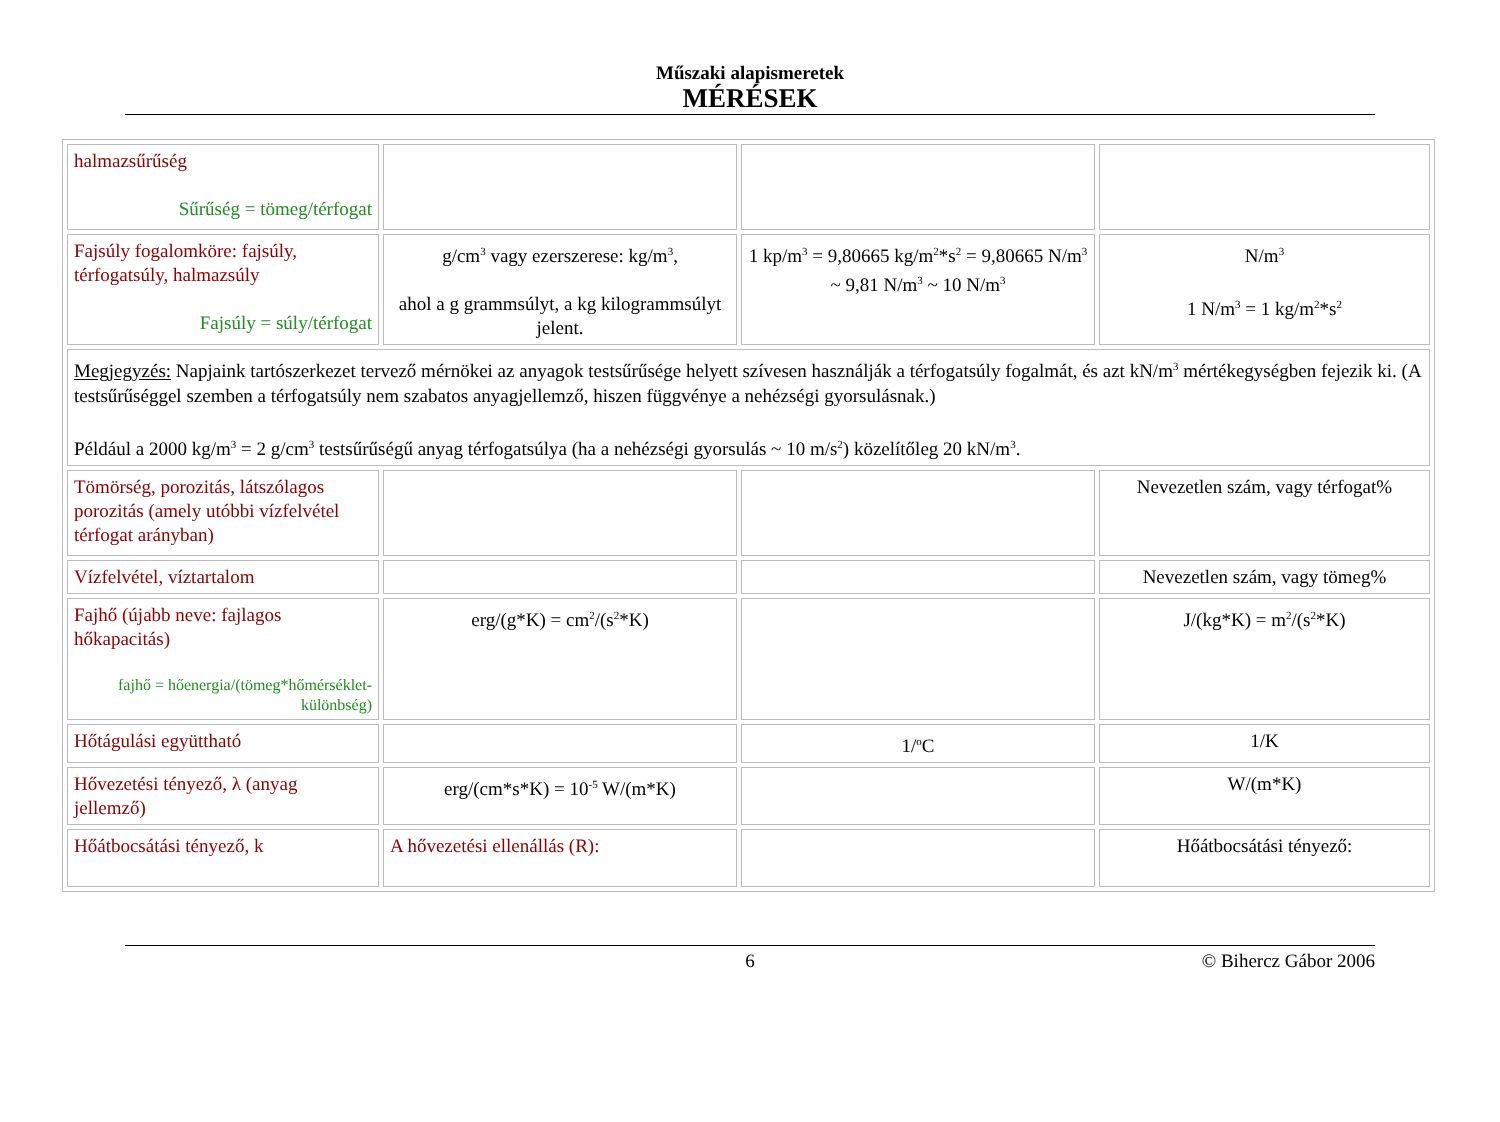Műszaki alapismeretek
MÉRÉSEK
| halmazsűrűség Sűrűség = tömeg/térfogat | | | |
| Fajsúly fogalomköre: fajsúly, térfogatsúly, halmazsúly Fajsúly = súly/térfogat | g/cm<sup>3</sup> vagy ezerszerese: kg/m<sup>3</sup>, ahol a g grammsúlyt, a kg kilogrammsúlyt jelent. | 1 kp/m<sup>3</sup> = 9,80665 kg/m<sup>2</sup>*s<sup>2</sup> = 9,80665 N/m<sup>3</sup> ~ 9,81 N/m<sup>3</sup> ~ 10 N/m<sup>3</sup> | N/m<sup>3</sup> 1 N/m<sup>3</sup> = 1 kg/m<sup>2</sup>*s<sup>2</sup> |
| Megjegyzés: Napjaink tartószerkezet tervező mérnökei az anyagok testsűrűsége helyett szívesen használják a térfogatsúly fogalmát, és azt kN/m<sup>3</sup> mértékegységben fejezik ki. (A testsűrűséggel szemben a térfogatsúly nem szabatos anyagjellemző, hiszen függvénye a nehézségi gyorsulásnak.) Például a 2000 kg/m<sup>3</sup> = 2 g/cm<sup>3</sup> testsűrűségű anyag térfogatsúlya (ha a nehézségi gyorsulás ~ 10 m/s<sup>2</sup>) közelítőleg 20 kN/m<sup>3</sup>. | | | |
| Tömörség, porozitás, látszólagos porozitás (amely utóbbi vízfelvétel térfogat arányban) | | | Nevezetlen szám, vagy térfogat% |
| Vízfelvétel, víztartalom | | | Nevezetlen szám, vagy tömeg% |
| Fajhő (újabb neve: fajlagos hőkapacitás) fajhő = hőenergia/(tömeg*hőmérséklet-különbség) | erg/(g*K) = cm<sup>2</sup>/(s<sup>2</sup>*K) | | J/(kg*K) = m<sup>2</sup>/(s<sup>2</sup>*K) |
| Hőtágulási együttható | | 1/<sup>o</sup>C | 1/K |
| Hővezetési tényező, λ (anyag jellemző) | erg/(cm*s*K) = 10<sup>-5</sup> W/(m*K) | | W/(m*K) |
| Hőátbocsátási tényező, k | A hővezetési ellenállás (R): | | Hőátbocsátási tényező: |
6 © Bihercz Gábor 2006